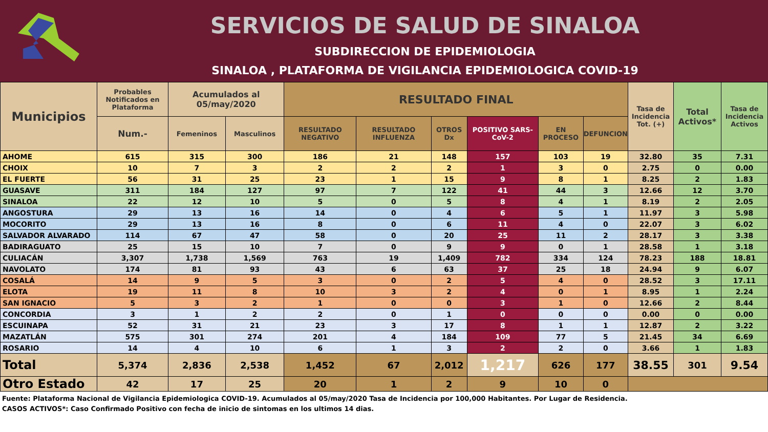SERVICIOS DE SALUD DE SINALOA
SUBDIRECCION DE EPIDEMIOLOGIA
SINALOA , PLATAFORMA DE VIGILANCIA EPIDEMIOLOGICA COVID-19
| Municipios | Probables Notificados en Plataforma | Acumulados al 05/may/2020 | | RESULTADO FINAL | | | | | | Tasa de Incidencia Tot. (+) | Total Activos* | Tasa de Incidencia Activos |
| --- | --- | --- | --- | --- | --- | --- | --- | --- | --- | --- | --- | --- |
| | Num.- | Femeninos | Masculinos | RESULTADO NEGATIVO | RESULTADO INFLUENZA | OTROS Dx | POSITIVO SARS-CoV-2 | EN PROCESO | DEFUNCION | | | |
| AHOME | 615 | 315 | 300 | 186 | 21 | 148 | 157 | 103 | 19 | 32.80 | 35 | 7.31 |
| CHOIX | 10 | 7 | 3 | 2 | 2 | 2 | 1 | 3 | 0 | 2.75 | 0 | 0.00 |
| EL FUERTE | 56 | 31 | 25 | 23 | 1 | 15 | 9 | 8 | 1 | 8.25 | 2 | 1.83 |
| GUASAVE | 311 | 184 | 127 | 97 | 7 | 122 | 41 | 44 | 3 | 12.66 | 12 | 3.70 |
| SINALOA | 22 | 12 | 10 | 5 | 0 | 5 | 8 | 4 | 1 | 8.19 | 2 | 2.05 |
| ANGOSTURA | 29 | 13 | 16 | 14 | 0 | 4 | 6 | 5 | 1 | 11.97 | 3 | 5.98 |
| MOCORITO | 29 | 13 | 16 | 8 | 0 | 6 | 11 | 4 | 0 | 22.07 | 3 | 6.02 |
| SALVADOR ALVARADO | 114 | 67 | 47 | 58 | 0 | 20 | 25 | 11 | 2 | 28.17 | 3 | 3.38 |
| BADIRAGUATO | 25 | 15 | 10 | 7 | 0 | 9 | 9 | 0 | 1 | 28.58 | 1 | 3.18 |
| CULIACÁN | 3,307 | 1,738 | 1,569 | 763 | 19 | 1,409 | 782 | 334 | 124 | 78.23 | 188 | 18.81 |
| NAVOLATO | 174 | 81 | 93 | 43 | 6 | 63 | 37 | 25 | 18 | 24.94 | 9 | 6.07 |
| COSALÁ | 14 | 9 | 5 | 3 | 0 | 2 | 5 | 4 | 0 | 28.52 | 3 | 17.11 |
| ELOTA | 19 | 11 | 8 | 10 | 3 | 2 | 4 | 0 | 1 | 8.95 | 1 | 2.24 |
| SAN IGNACIO | 5 | 3 | 2 | 1 | 0 | 0 | 3 | 1 | 0 | 12.66 | 2 | 8.44 |
| CONCORDIA | 3 | 1 | 2 | 2 | 0 | 1 | 0 | 0 | 0 | 0.00 | 0 | 0.00 |
| ESCUINAPA | 52 | 31 | 21 | 23 | 3 | 17 | 8 | 1 | 1 | 12.87 | 2 | 3.22 |
| MAZATLÁN | 575 | 301 | 274 | 201 | 4 | 184 | 109 | 77 | 5 | 21.45 | 34 | 6.69 |
| ROSARIO | 14 | 4 | 10 | 6 | 1 | 3 | 2 | 2 | 0 | 3.66 | 1 | 1.83 |
| Total | 5,374 | 2,836 | 2,538 | 1,452 | 67 | 2,012 | 1,217 | 626 | 177 | 38.55 | 301 | 9.54 |
| Otro Estado | 42 | 17 | 25 | 20 | 1 | 2 | 9 | 10 | 0 | | | |
Fuente: Plataforma Nacional de Vigilancia Epidemiologica COVID-19. Acumulados al 05/may/2020 Tasa de Incidencia por 100,000 Habitantes. Por Lugar de Residencia.
CASOS ACTIVOS*: Caso Confirmado Positivo con fecha de inicio de sintomas en los ultimos 14 dias.